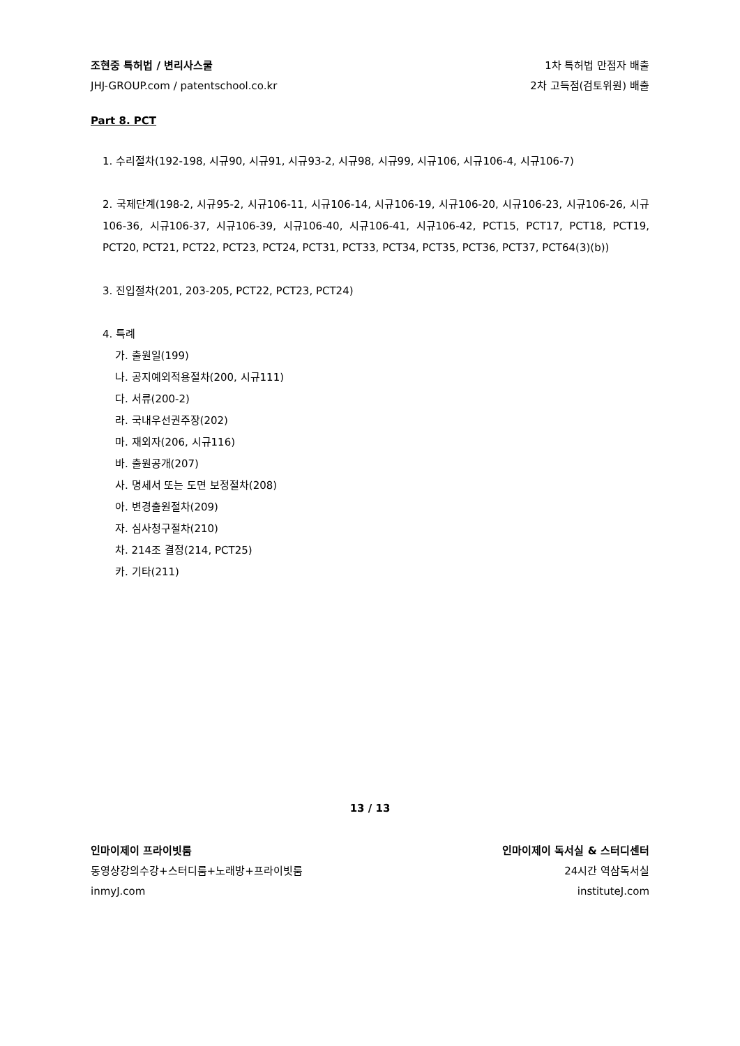조현중 특허법 / 변리사스쿨 1차 특허법 만점자 배출
JHJ-GROUP.com / patentschool.co.kr 2차 고득점(검토위원) 배출
Part 8. PCT
1. 수리절차(192-198, 시규90, 시규91, 시규93-2, 시규98, 시규99, 시규106, 시규106-4, 시규106-7)
2. 국제단계(198-2, 시규95-2, 시규106-11, 시규106-14, 시규106-19, 시규106-20, 시규106-23, 시규106-26, 시규106-36, 시규106-37, 시규106-39, 시규106-40, 시규106-41, 시규106-42, PCT15, PCT17, PCT18, PCT19, PCT20, PCT21, PCT22, PCT23, PCT24, PCT31, PCT33, PCT34, PCT35, PCT36, PCT37, PCT64(3)(b))
3. 진입절차(201, 203-205, PCT22, PCT23, PCT24)
4. 특례
가. 출원일(199)
나. 공지예외적용절차(200, 시규111)
다. 서류(200-2)
라. 국내우선권주장(202)
마. 재외자(206, 시규116)
바. 출원공개(207)
사. 명세서 또는 도면 보정절차(208)
아. 변경출원절차(209)
자. 심사청구절차(210)
차. 214조 결정(214, PCT25)
카. 기타(211)
13 / 13
인마이제이 프라이빗룸 인마이제이 독서실 & 스터디센터
동영상강의수강+스터디룸+노래방+프라이빗룸 24시간 역삼독서실
inmyJ.com instituteJ.com